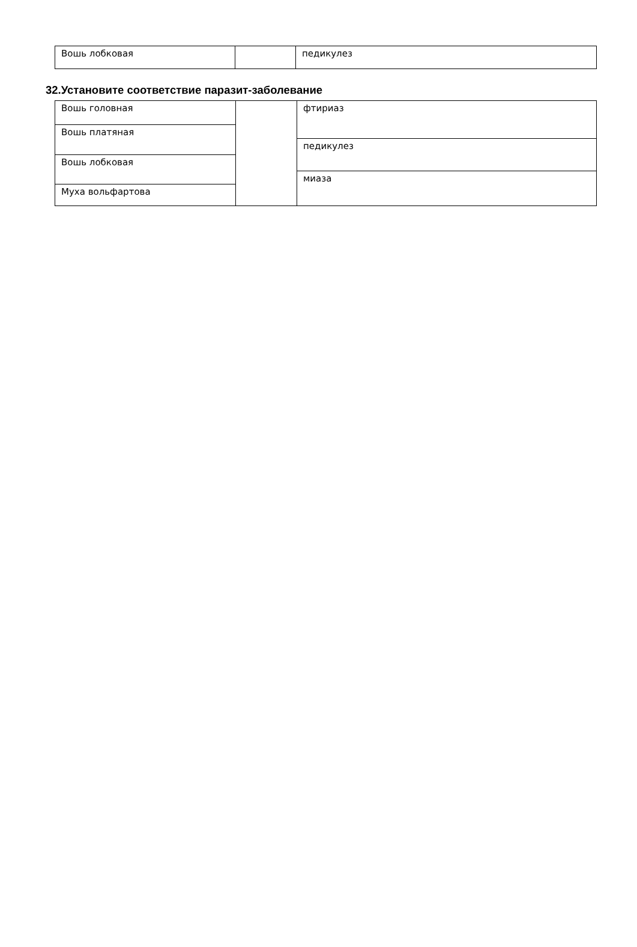Вошь лобковая педикулез
32.Установите соответствие паразит-заболевание
Вошь головная
Вошь платяная
Вошь лобковая
Муха вольфартова
фтириаз
педикулез
миаза